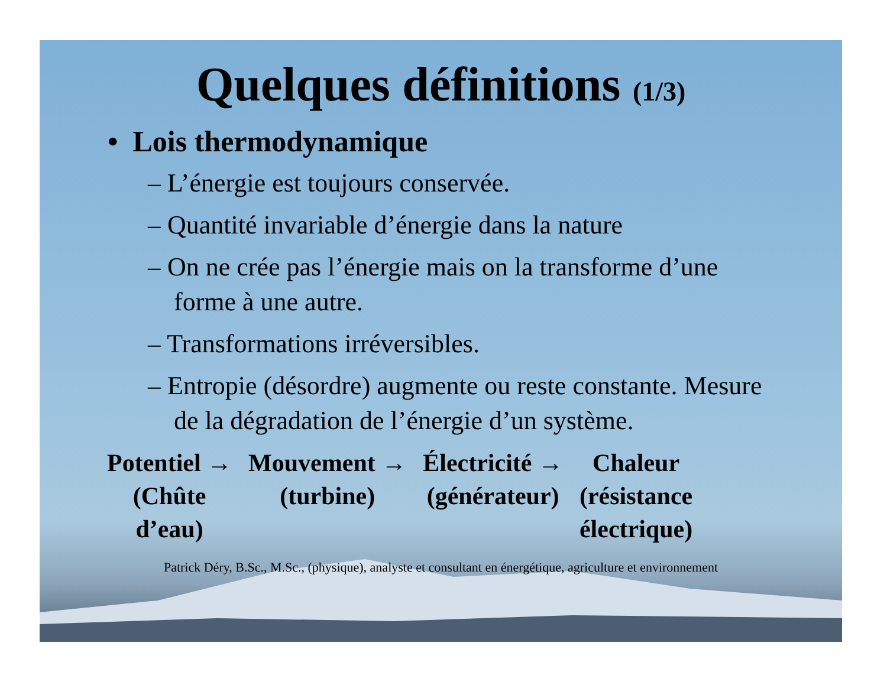Quelques définitions (1/3)
• Lois thermodynamique
– L’énergie est toujours conservée.
– Quantité invariable d’énergie dans la nature
– On ne crée pas l’énergie mais on la transforme d’une forme à une autre.
– Transformations irréversibles.
– Entropie (désordre) augmente ou reste constante. Mesure de la dégradation de l’énergie d’un système.
| Potentiel → | Mouvement → | Électricité → | Chaleur |
| (Chûte d’eau) | (turbine) | (générateur) | (résistance électrique) |
Patrick Déry, B.Sc., M.Sc., (physique), analyste et consultant en énergétique, agriculture et environnement